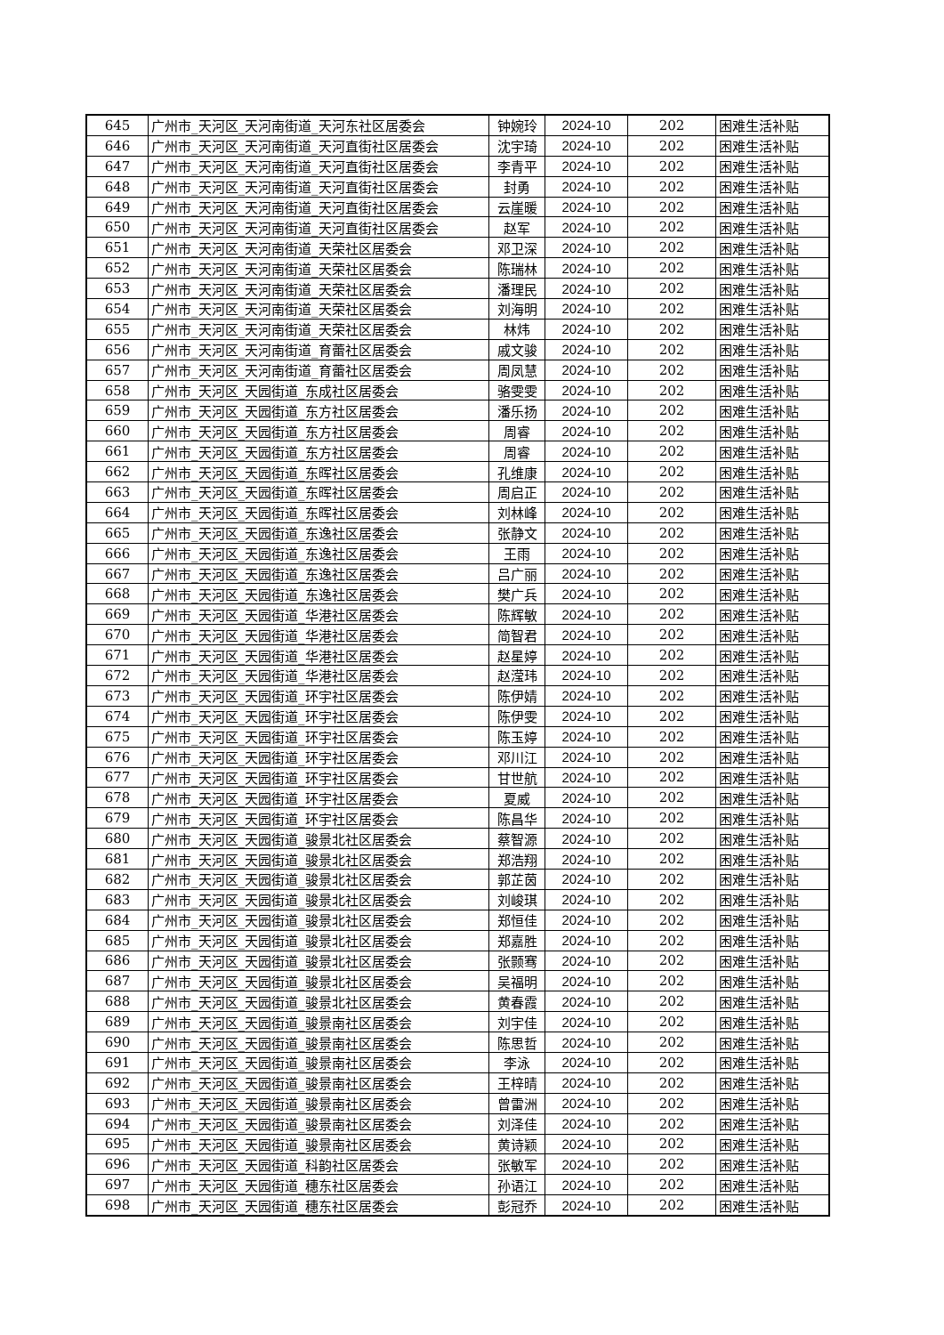| 645 | 广州市_天河区_天河南街道_天河东社区居委会 | 钟婉玲 | 2024-10 | 202 | 困难生活补贴 |
| 646 | 广州市_天河区_天河南街道_天河直街社区居委会 | 沈宇琦 | 2024-10 | 202 | 困难生活补贴 |
| 647 | 广州市_天河区_天河南街道_天河直街社区居委会 | 李青平 | 2024-10 | 202 | 困难生活补贴 |
| 648 | 广州市_天河区_天河南街道_天河直街社区居委会 | 封勇 | 2024-10 | 202 | 困难生活补贴 |
| 649 | 广州市_天河区_天河南街道_天河直街社区居委会 | 云崖暖 | 2024-10 | 202 | 困难生活补贴 |
| 650 | 广州市_天河区_天河南街道_天河直街社区居委会 | 赵军 | 2024-10 | 202 | 困难生活补贴 |
| 651 | 广州市_天河区_天河南街道_天荣社区居委会 | 邓卫深 | 2024-10 | 202 | 困难生活补贴 |
| 652 | 广州市_天河区_天河南街道_天荣社区居委会 | 陈瑞林 | 2024-10 | 202 | 困难生活补贴 |
| 653 | 广州市_天河区_天河南街道_天荣社区居委会 | 潘理民 | 2024-10 | 202 | 困难生活补贴 |
| 654 | 广州市_天河区_天河南街道_天荣社区居委会 | 刘海明 | 2024-10 | 202 | 困难生活补贴 |
| 655 | 广州市_天河区_天河南街道_天荣社区居委会 | 林炜 | 2024-10 | 202 | 困难生活补贴 |
| 656 | 广州市_天河区_天河南街道_育蕾社区居委会 | 戚文骏 | 2024-10 | 202 | 困难生活补贴 |
| 657 | 广州市_天河区_天河南街道_育蕾社区居委会 | 周凤慧 | 2024-10 | 202 | 困难生活补贴 |
| 658 | 广州市_天河区_天园街道_东成社区居委会 | 骆雯雯 | 2024-10 | 202 | 困难生活补贴 |
| 659 | 广州市_天河区_天园街道_东方社区居委会 | 潘乐扬 | 2024-10 | 202 | 困难生活补贴 |
| 660 | 广州市_天河区_天园街道_东方社区居委会 | 周睿 | 2024-10 | 202 | 困难生活补贴 |
| 661 | 广州市_天河区_天园街道_东方社区居委会 | 周睿 | 2024-10 | 202 | 困难生活补贴 |
| 662 | 广州市_天河区_天园街道_东晖社区居委会 | 孔维康 | 2024-10 | 202 | 困难生活补贴 |
| 663 | 广州市_天河区_天园街道_东晖社区居委会 | 周启正 | 2024-10 | 202 | 困难生活补贴 |
| 664 | 广州市_天河区_天园街道_东晖社区居委会 | 刘林峰 | 2024-10 | 202 | 困难生活补贴 |
| 665 | 广州市_天河区_天园街道_东逸社区居委会 | 张静文 | 2024-10 | 202 | 困难生活补贴 |
| 666 | 广州市_天河区_天园街道_东逸社区居委会 | 王雨 | 2024-10 | 202 | 困难生活补贴 |
| 667 | 广州市_天河区_天园街道_东逸社区居委会 | 吕广丽 | 2024-10 | 202 | 困难生活补贴 |
| 668 | 广州市_天河区_天园街道_东逸社区居委会 | 樊广兵 | 2024-10 | 202 | 困难生活补贴 |
| 669 | 广州市_天河区_天园街道_华港社区居委会 | 陈辉敏 | 2024-10 | 202 | 困难生活补贴 |
| 670 | 广州市_天河区_天园街道_华港社区居委会 | 简智君 | 2024-10 | 202 | 困难生活补贴 |
| 671 | 广州市_天河区_天园街道_华港社区居委会 | 赵星婷 | 2024-10 | 202 | 困难生活补贴 |
| 672 | 广州市_天河区_天园街道_华港社区居委会 | 赵滢玮 | 2024-10 | 202 | 困难生活补贴 |
| 673 | 广州市_天河区_天园街道_环宇社区居委会 | 陈伊婧 | 2024-10 | 202 | 困难生活补贴 |
| 674 | 广州市_天河区_天园街道_环宇社区居委会 | 陈伊雯 | 2024-10 | 202 | 困难生活补贴 |
| 675 | 广州市_天河区_天园街道_环宇社区居委会 | 陈玉婷 | 2024-10 | 202 | 困难生活补贴 |
| 676 | 广州市_天河区_天园街道_环宇社区居委会 | 邓川江 | 2024-10 | 202 | 困难生活补贴 |
| 677 | 广州市_天河区_天园街道_环宇社区居委会 | 甘世航 | 2024-10 | 202 | 困难生活补贴 |
| 678 | 广州市_天河区_天园街道_环宇社区居委会 | 夏威 | 2024-10 | 202 | 困难生活补贴 |
| 679 | 广州市_天河区_天园街道_环宇社区居委会 | 陈昌华 | 2024-10 | 202 | 困难生活补贴 |
| 680 | 广州市_天河区_天园街道_骏景北社区居委会 | 蔡智源 | 2024-10 | 202 | 困难生活补贴 |
| 681 | 广州市_天河区_天园街道_骏景北社区居委会 | 郑浩翔 | 2024-10 | 202 | 困难生活补贴 |
| 682 | 广州市_天河区_天园街道_骏景北社区居委会 | 郭芷茵 | 2024-10 | 202 | 困难生活补贴 |
| 683 | 广州市_天河区_天园街道_骏景北社区居委会 | 刘峻琪 | 2024-10 | 202 | 困难生活补贴 |
| 684 | 广州市_天河区_天园街道_骏景北社区居委会 | 郑恒佳 | 2024-10 | 202 | 困难生活补贴 |
| 685 | 广州市_天河区_天园街道_骏景北社区居委会 | 郑嘉胜 | 2024-10 | 202 | 困难生活补贴 |
| 686 | 广州市_天河区_天园街道_骏景北社区居委会 | 张颢骞 | 2024-10 | 202 | 困难生活补贴 |
| 687 | 广州市_天河区_天园街道_骏景北社区居委会 | 吴福明 | 2024-10 | 202 | 困难生活补贴 |
| 688 | 广州市_天河区_天园街道_骏景北社区居委会 | 黄春霞 | 2024-10 | 202 | 困难生活补贴 |
| 689 | 广州市_天河区_天园街道_骏景南社区居委会 | 刘宇佳 | 2024-10 | 202 | 困难生活补贴 |
| 690 | 广州市_天河区_天园街道_骏景南社区居委会 | 陈思哲 | 2024-10 | 202 | 困难生活补贴 |
| 691 | 广州市_天河区_天园街道_骏景南社区居委会 | 李泳 | 2024-10 | 202 | 困难生活补贴 |
| 692 | 广州市_天河区_天园街道_骏景南社区居委会 | 王梓晴 | 2024-10 | 202 | 困难生活补贴 |
| 693 | 广州市_天河区_天园街道_骏景南社区居委会 | 曾雷洲 | 2024-10 | 202 | 困难生活补贴 |
| 694 | 广州市_天河区_天园街道_骏景南社区居委会 | 刘泽佳 | 2024-10 | 202 | 困难生活补贴 |
| 695 | 广州市_天河区_天园街道_骏景南社区居委会 | 黄诗颖 | 2024-10 | 202 | 困难生活补贴 |
| 696 | 广州市_天河区_天园街道_科韵社区居委会 | 张敏军 | 2024-10 | 202 | 困难生活补贴 |
| 697 | 广州市_天河区_天园街道_穗东社区居委会 | 孙语江 | 2024-10 | 202 | 困难生活补贴 |
| 698 | 广州市_天河区_天园街道_穗东社区居委会 | 彭冠乔 | 2024-10 | 202 | 困难生活补贴 |